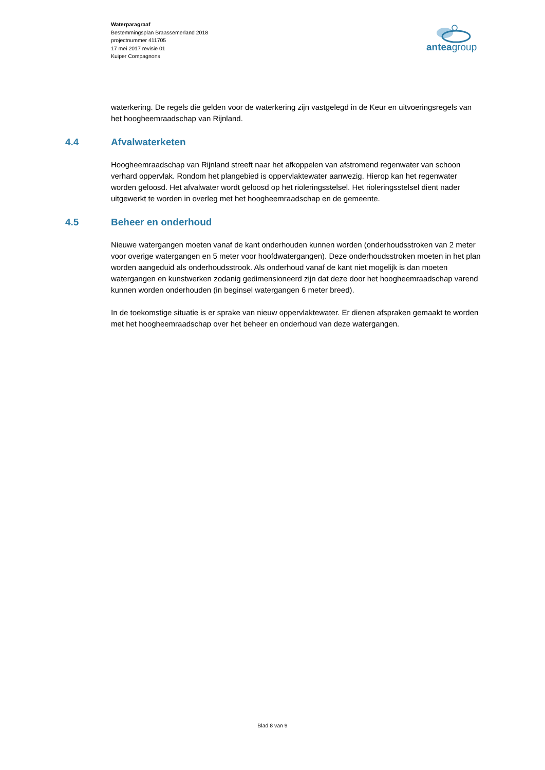Waterparagraaf
Bestemmingsplan Braassemerland 2018
projectnummer 411705
17 mei 2017 revisie 01
Kuiper Compagnons
anteagroup
waterkering. De regels die gelden voor de waterkering zijn vastgelegd in de Keur en uitvoeringsregels van het hoogheemraadschap van Rijnland.
4.4 Afvalwaterketen
Hoogheemraadschap van Rijnland streeft naar het afkoppelen van afstromend regenwater van schoon verhard oppervlak. Rondom het plangebied is oppervlaktewater aanwezig. Hierop kan het regenwater worden geloosd. Het afvalwater wordt geloosd op het rioleringsstelsel. Het rioleringsstelsel dient nader uitgewerkt te worden in overleg met het hoogheemraadschap en de gemeente.
4.5 Beheer en onderhoud
Nieuwe watergangen moeten vanaf de kant onderhouden kunnen worden (onderhoudsstroken van 2 meter voor overige watergangen en 5 meter voor hoofdwatergangen). Deze onderhoudsstroken moeten in het plan worden aangeduid als onderhoudsstrook. Als onderhoud vanaf de kant niet mogelijk is dan moeten watergangen en kunstwerken zodanig gedimensioneerd zijn dat deze door het hoogheemraadschap varend kunnen worden onderhouden (in beginsel watergangen 6 meter breed).
In de toekomstige situatie is er sprake van nieuw oppervlaktewater. Er dienen afspraken gemaakt te worden met het hoogheemraadschap over het beheer en onderhoud van deze watergangen.
Blad 8 van 9